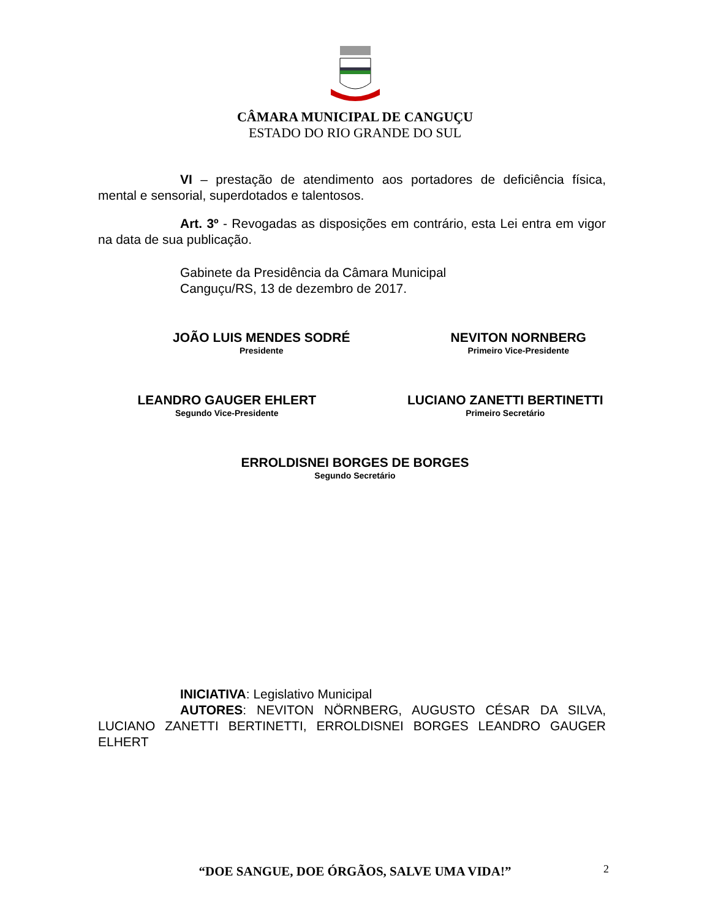CÂMARA MUNICIPAL DE CANGUÇU
ESTADO DO RIO GRANDE DO SUL
VI – prestação de atendimento aos portadores de deficiência física, mental e sensorial, superdotados e talentosos.
Art. 3º - Revogadas as disposições em contrário, esta Lei entra em vigor na data de sua publicação.
Gabinete da Presidência da Câmara Municipal
Canguçu/RS, 13 de dezembro de 2017.
JOÃO LUIS MENDES SODRÉ
Presidente
NEVITON NORNBERG
Primeiro Vice-Presidente
LEANDRO GAUGER EHLERT
Segundo Vice-Presidente
LUCIANO ZANETTI BERTINETTI
Primeiro Secretário
ERROLDISNEI BORGES DE BORGES
Segundo Secretário
INICIATIVA: Legislativo Municipal
AUTORES: NEVITON NÖRNBERG, AUGUSTO CÉSAR DA SILVA, LUCIANO ZANETTI BERTINETTI, ERROLDISNEI BORGES LEANDRO GAUGER ELHERT
“DOE SANGUE, DOE ÓRGÃOS, SALVE UMA VIDA!” 2